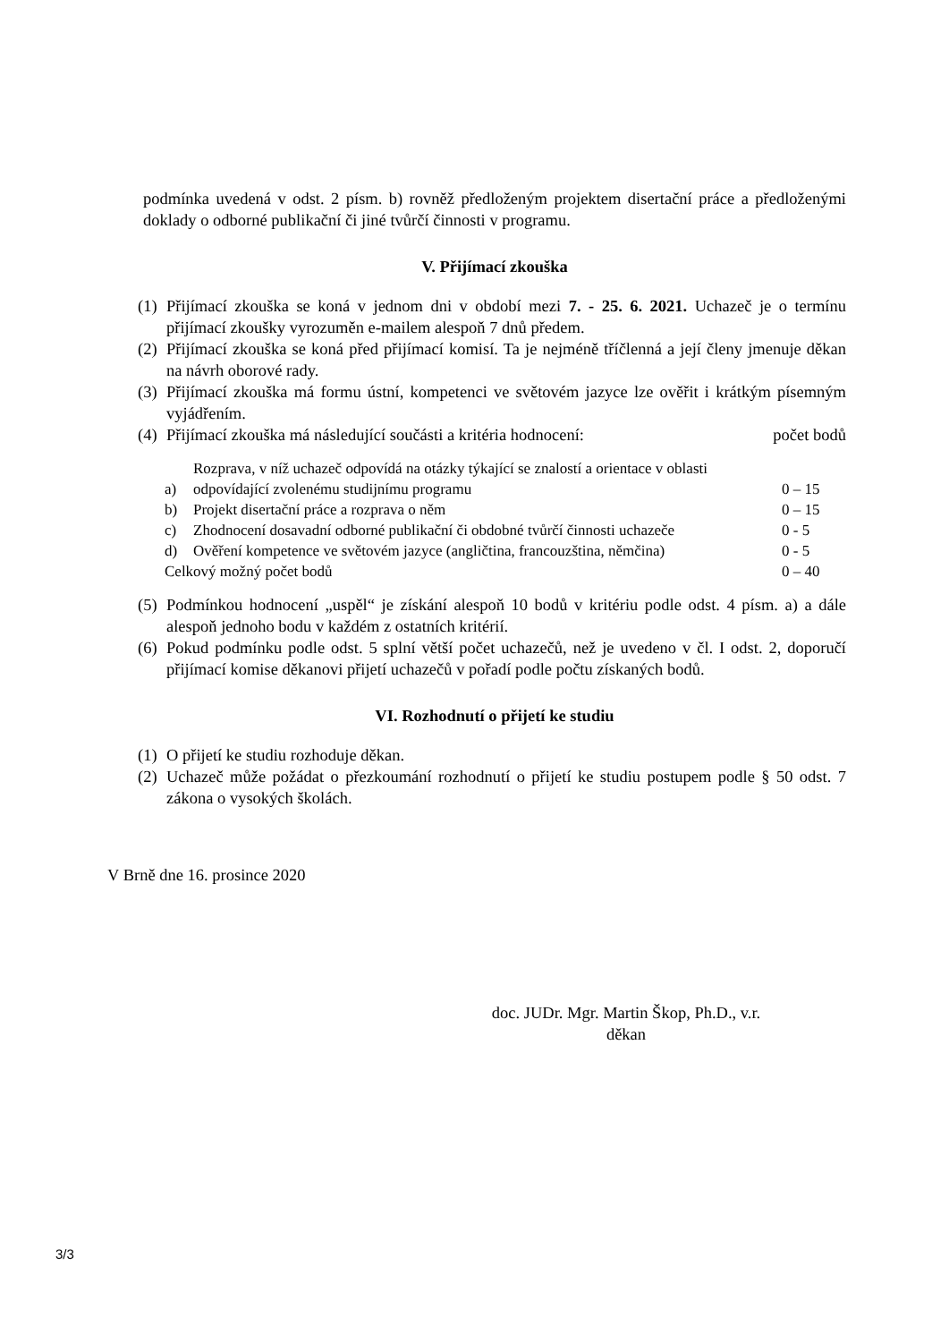podmínka uvedená v odst. 2 písm. b) rovněž předloženým projektem disertační práce a předloženými doklady o odborné publikační či jiné tvůrčí činnosti v programu.
V. Přijímací zkouška
(1) Přijímací zkouška se koná v jednom dni v období mezi 7. - 25. 6. 2021. Uchazeč je o termínu přijímací zkoušky vyrozuměn e-mailem alespoň 7 dnů předem.
(2) Přijímací zkouška se koná před přijímací komisí. Ta je nejméně tříčlenná a její členy jmenuje děkan na návrh oborové rady.
(3) Přijímací zkouška má formu ústní, kompetenci ve světovém jazyce lze ověřit i krátkým písemným vyjádřením.
(4) Přijímací zkouška má následující součásti a kritéria hodnocení: počet bodů
| a) | Rozprava, v níž uchazeč odpovídá na otázky týkající se znalostí a orientace v oblasti odpovídající zvolenému studijnímu programu | 0 – 15 |
| b) | Projekt disertační práce a rozprava o něm | 0 – 15 |
| c) | Zhodnocení dosavadní odborné publikační či obdobné tvůrčí činnosti uchazeče | 0 - 5 |
| d) | Ověření kompetence ve světovém jazyce (angličtina, francouzština, němčina) | 0 - 5 |
| Celkový možný počet bodů | | 0 – 40 |
(5) Podmínkou hodnocení „uspěl“ je získání alespoň 10 bodů v kritériu podle odst. 4 písm. a) a dále alespoň jednoho bodu v každém z ostatních kritérií.
(6) Pokud podmínku podle odst. 5 splní větší počet uchazečů, než je uvedeno v čl. I odst. 2, doporučí přijímací komise děkanovi přijetí uchazečů v pořadí podle počtu získaných bodů.
VI. Rozhodnutí o přijetí ke studiu
(1) O přijetí ke studiu rozhoduje děkan.
(2) Uchazeč může požádat o přezkoumání rozhodnutí o přijetí ke studiu postupem podle § 50 odst. 7 zákona o vysokých školách.
V Brně dne 16. prosince 2020
doc. JUDr. Mgr. Martin Škop, Ph.D., v.r.
děkan
3/3